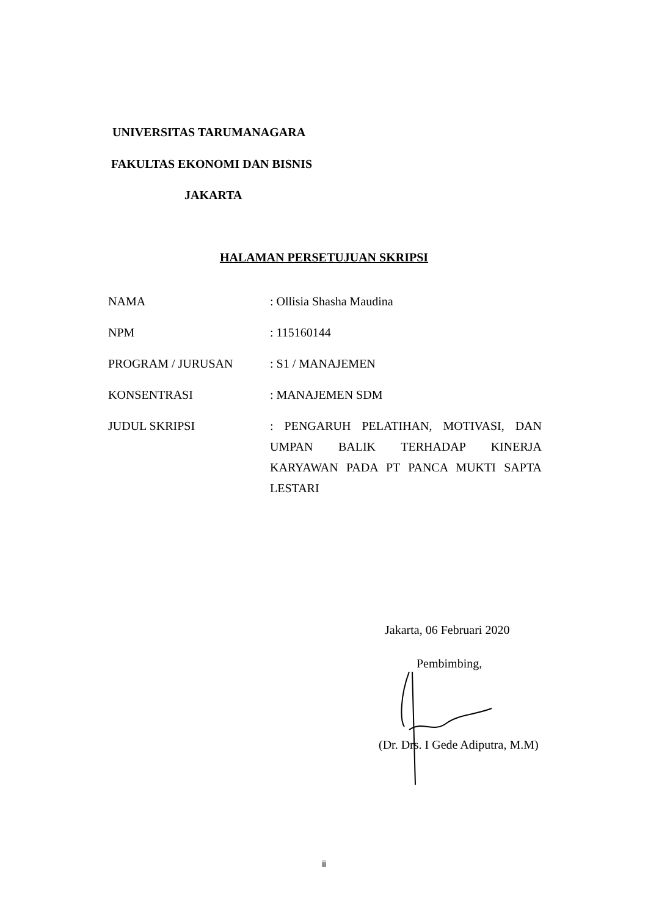UNIVERSITAS TARUMANAGARA
FAKULTAS EKONOMI DAN BISNIS
JAKARTA
HALAMAN PERSETUJUAN SKRIPSI
NAMA : Ollisia Shasha Maudina
NPM : 115160144
PROGRAM / JURUSAN : S1 / MANAJEMEN
KONSENTRASI : MANAJEMEN SDM
JUDUL SKRIPSI
: PENGARUH PELATIHAN, MOTIVASI, DAN UMPAN BALIK TERHADAP KINERJA KARYAWAN PADA PT PANCA MUKTI SAPTA LESTARI
Jakarta, 06 Februari 2020
Pembimbing,
(Dr. Drs. I Gede Adiputra, M.M)
ii